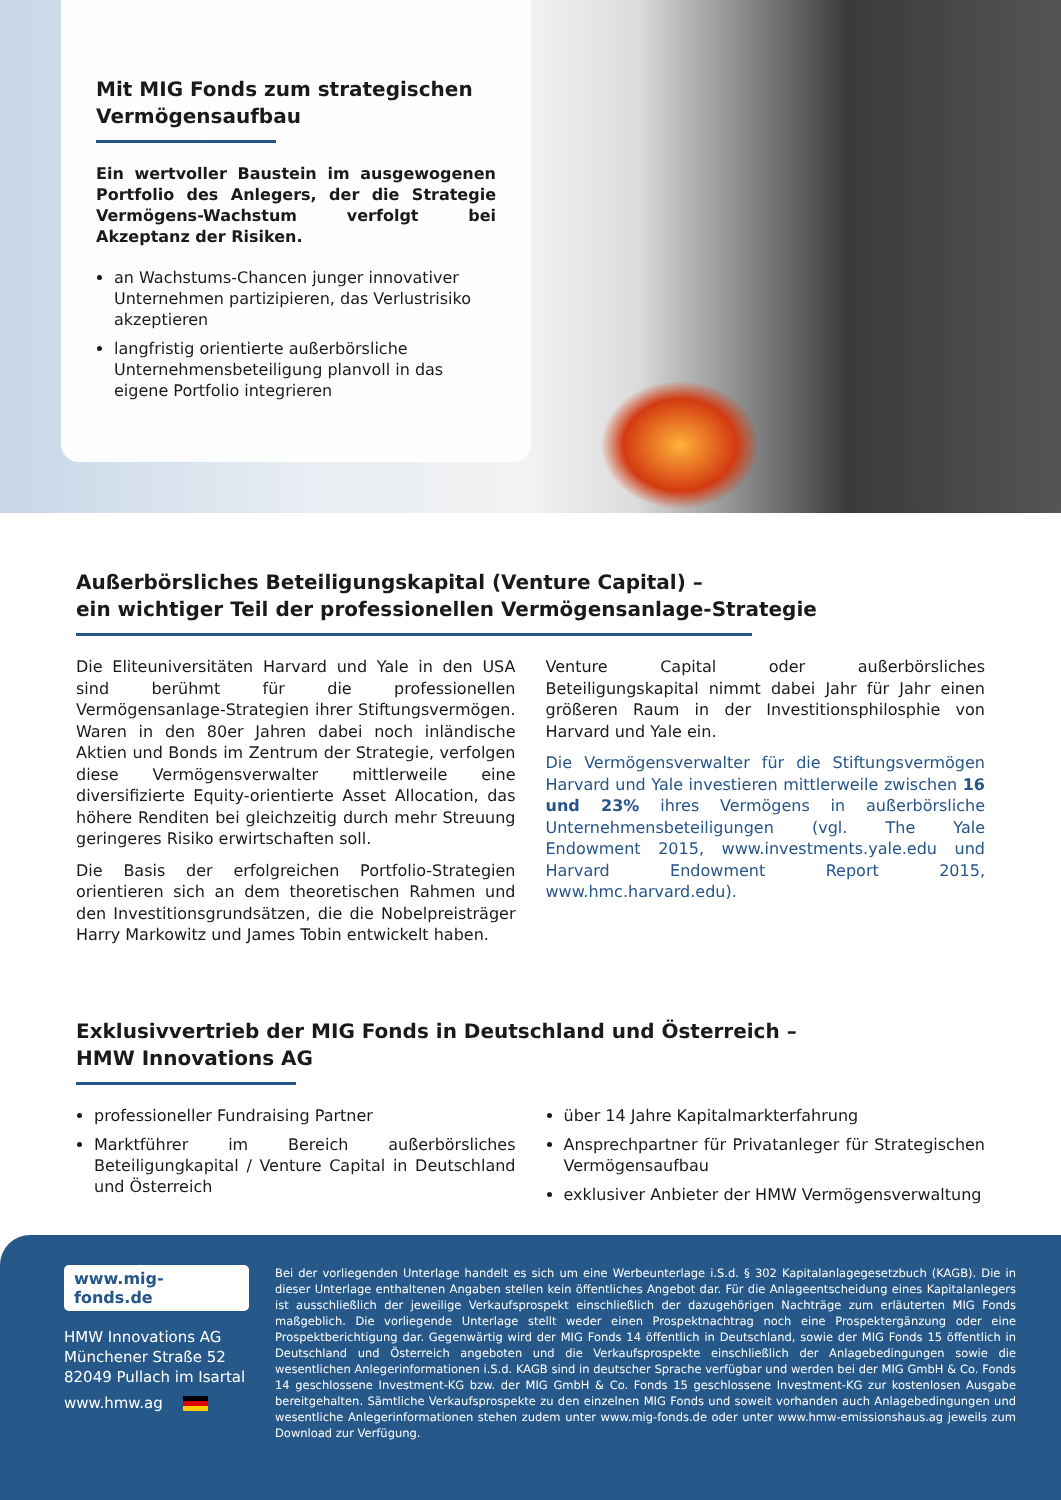Mit MIG Fonds zum strategischen Vermögensaufbau
Ein wertvoller Baustein im ausgewogenen Portfolio des Anlegers, der die Strategie Vermögens-Wachstum verfolgt bei Akzeptanz der Risiken.
an Wachstums-Chancen junger innovativer Unternehmen partizipieren, das Verlustrisiko akzeptieren
langfristig orientierte außerbörsliche Unternehmensbeteiligung planvoll in das eigene Portfolio integrieren
Außerbörsliches Beteiligungskapital (Venture Capital) –
ein wichtiger Teil der professionellen Vermögensanlage-Strategie
Die Eliteuniversitäten Harvard und Yale in den USA sind berühmt für die professionellen Vermögensanlage-Strategien ihrer Stiftungsvermögen. Waren in den 80er Jahren dabei noch inländische Aktien und Bonds im Zentrum der Strategie, verfolgen diese Vermögensverwalter mittlerweile eine diversifizierte Equity-orientierte Asset Allocation, das höhere Renditen bei gleichzeitig durch mehr Streuung geringeres Risiko erwirtschaften soll.
Die Basis der erfolgreichen Portfolio-Strategien orientieren sich an dem theoretischen Rahmen und den Investitionsgrundsätzen, die die Nobelpreisträger Harry Markowitz und James Tobin entwickelt haben.
Venture Capital oder außerbörsliches Beteiligungskapital nimmt dabei Jahr für Jahr einen größeren Raum in der Investitionsphilosphie von Harvard und Yale ein.
Die Vermögensverwalter für die Stiftungsvermögen Harvard und Yale investieren mittlerweile zwischen 16 und 23% ihres Vermögens in außerbörsliche Unternehmensbeteiligungen (vgl. The Yale Endowment 2015, www.investments.yale.edu und Harvard Endowment Report 2015, www.hmc.harvard.edu).
Exklusivvertrieb der MIG Fonds in Deutschland und Österreich –
HMW Innovations AG
professioneller Fundraising Partner
Marktführer im Bereich außerbörsliches Beteiligungkapital / Venture Capital in Deutschland und Österreich
über 14 Jahre Kapitalmarkterfahrung
Ansprechpartner für Privatanleger für Strategischen Vermögensaufbau
exklusiver Anbieter der HMW Vermögensverwaltung
www.mig-fonds.de
HMW Innovations AG
Münchener Straße 52
82049 Pullach im Isartal
www.hmw.ag
Bei der vorliegenden Unterlage handelt es sich um eine Werbeunterlage i.S.d. § 302 Kapitalanlagegesetzbuch (KAGB). Die in dieser Unterlage enthaltenen Angaben stellen kein öffentliches Angebot dar. Für die Anlageentscheidung eines Kapitalanlegers ist ausschließlich der jeweilige Verkaufsprospekt einschließlich der dazugehörigen Nachträge zum erläuterten MIG Fonds maßgeblich. Die vorliegende Unterlage stellt weder einen Prospektnachtrag noch eine Prospektergänzung oder eine Prospektberichtigung dar. Gegenwärtig wird der MIG Fonds 14 öffentlich in Deutschland, sowie der MIG Fonds 15 öffentlich in Deutschland und Österreich angeboten und die Verkaufsprospekte einschließlich der Anlagebedingungen sowie die wesentlichen Anlegerinformationen i.S.d. KAGB sind in deutscher Sprache verfügbar und werden bei der MIG GmbH & Co. Fonds 14 geschlossene Investment-KG bzw. der MIG GmbH & Co. Fonds 15 geschlossene Investment-KG zur kostenlosen Ausgabe bereitgehalten. Sämtliche Verkaufsprospekte zu den einzelnen MIG Fonds und soweit vorhanden auch Anlagebedingungen und wesentliche Anlegerinformationen stehen zudem unter www.mig-fonds.de oder unter www.hmw-emissionshaus.ag jeweils zum Download zur Verfügung.